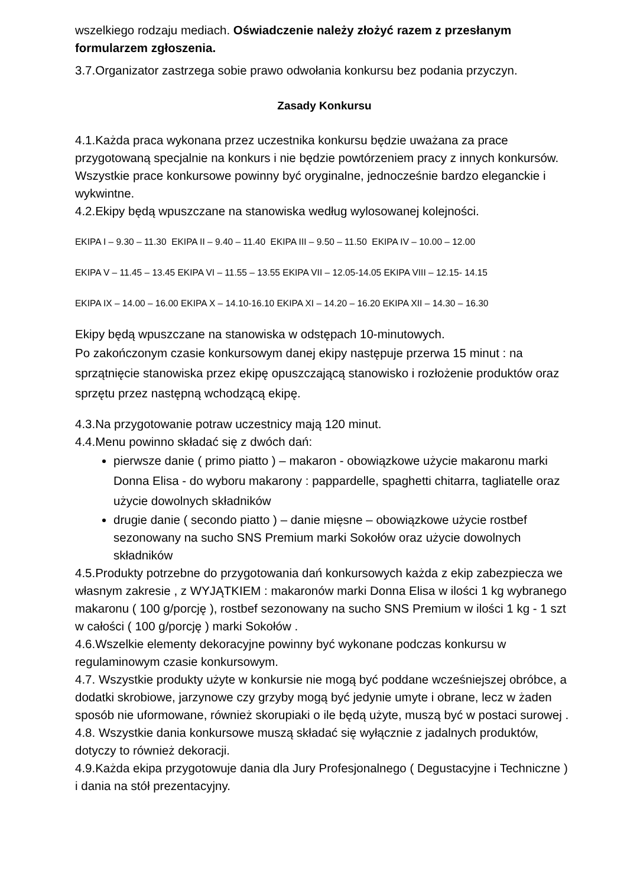wszelkiego rodzaju mediach. Oświadczenie należy złożyć razem z przesłanym formularzem zgłoszenia.
3.7.Organizator zastrzega sobie prawo odwołania konkursu bez podania przyczyn.
Zasady Konkursu
4.1.Każda praca wykonana przez uczestnika konkursu będzie uważana za prace przygotowaną specjalnie na konkurs i nie będzie powtórzeniem pracy z innych konkursów. Wszystkie prace konkursowe powinny być oryginalne, jednocześnie bardzo eleganckie i wykwintne.
4.2.Ekipy będą wpuszczane na stanowiska według wylosowanej kolejności.
EKIPA I – 9.30 – 11.30 EKIPA II – 9.40 – 11.40 EKIPA III – 9.50 – 11.50 EKIPA IV – 10.00 – 12.00
EKIPA V – 11.45 – 13.45 EKIPA VI – 11.55 – 13.55 EKIPA VII – 12.05-14.05 EKIPA VIII – 12.15- 14.15
EKIPA IX – 14.00 – 16.00 EKIPA X – 14.10-16.10 EKIPA XI – 14.20 – 16.20 EKIPA XII – 14.30 – 16.30
Ekipy będą wpuszczane na stanowiska w odstępach 10-minutowych.
Po zakończonym czasie konkursowym danej ekipy następuje przerwa 15 minut : na sprzątnięcie stanowiska przez ekipę opuszczającą stanowisko i rozłożenie produktów oraz sprzętu przez następną wchodzącą ekipę.
4.3.Na przygotowanie potraw uczestnicy mają 120 minut.
4.4.Menu powinno składać się z dwóch dań:
pierwsze danie ( primo piatto ) – makaron - obowiązkowe użycie makaronu marki Donna Elisa - do wyboru makarony : pappardelle, spaghetti chitarra, tagliatelle oraz użycie dowolnych składników
drugie danie ( secondo piatto ) – danie mięsne – obowiązkowe użycie rostbef sezonowany na sucho SNS Premium marki Sokołów oraz użycie dowolnych składników
4.5.Produkty potrzebne do przygotowania dań konkursowych każda z ekip zabezpiecza we własnym zakresie , z WYJĄTKIEM : makaronów marki Donna Elisa w ilości 1 kg wybranego makaronu ( 100 g/porcję ), rostbef sezonowany na sucho SNS Premium w ilości 1 kg - 1 szt w całości ( 100 g/porcję ) marki Sokołów .
4.6.Wszelkie elementy dekoracyjne powinny być wykonane podczas konkursu w regulaminowym czasie konkursowym.
4.7. Wszystkie produkty użyte w konkursie nie mogą być poddane wcześniejszej obróbce, a dodatki skrobiowe, jarzynowe czy grzyby mogą być jedynie umyte i obrane, lecz w żaden sposób nie uformowane, również skorupiaki o ile będą użyte, muszą być w postaci surowej .
4.8. Wszystkie dania konkursowe muszą składać się wyłącznie z jadalnych produktów, dotyczy to również dekoracji.
4.9.Każda ekipa przygotowuje dania dla Jury Profesjonalnego ( Degustacyjne i Techniczne ) i dania na stół prezentacyjny.